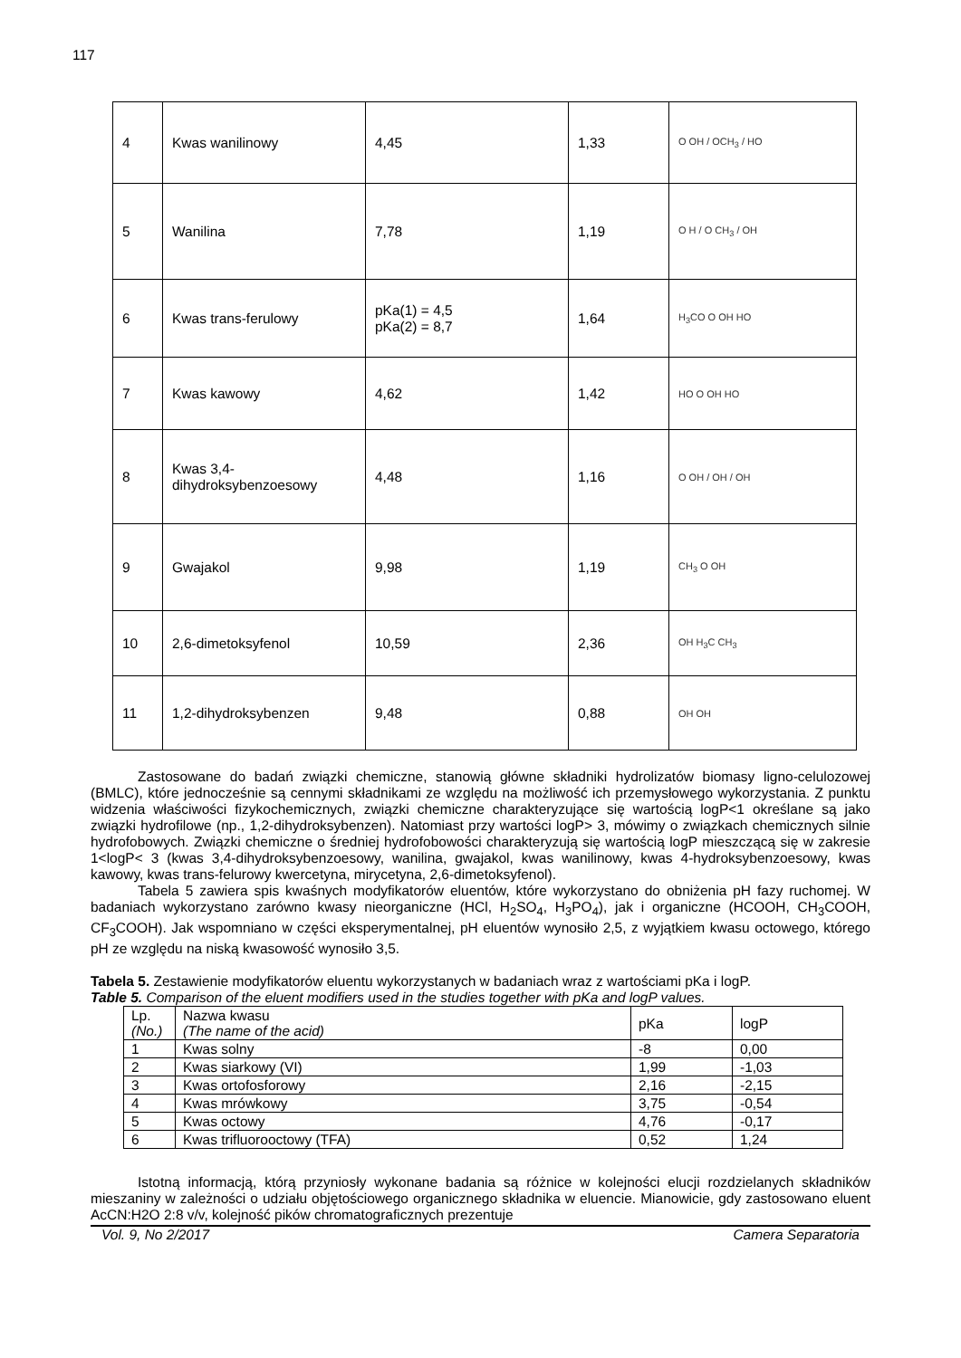117
| 4 | Kwas wanilinowy | 4,45 | 1,33 | O OH / OCH<sub>3</sub> / HO |
| 5 | Wanilina | 7,78 | 1,19 | O H / O CH<sub>3</sub> / OH |
| 6 | Kwas trans-ferulowy | pKa(1) = 4,5 pKa(2) = 8,7 | 1,64 | H<sub>3</sub>CO O OH HO |
| 7 | Kwas kawowy | 4,62 | 1,42 | HO O OH HO |
| 8 | Kwas 3,4-dihydroksybenzoesowy | 4,48 | 1,16 | O OH / OH / OH |
| 9 | Gwajakol | 9,98 | 1,19 | CH<sub>3</sub> O OH |
| 10 | 2,6-dimetoksyfenol | 10,59 | 2,36 | OH H<sub>3</sub>C CH<sub>3</sub> |
| 11 | 1,2-dihydroksybenzen | 9,48 | 0,88 | OH OH |
Zastosowane do badań związki chemiczne, stanowią główne składniki hydrolizatów biomasy ligno-celulozowej (BMLC), które jednocześnie są cennymi składnikami ze względu na możliwość ich przemysłowego wykorzystania. Z punktu widzenia właściwości fizykochemicznych, związki chemiczne charakteryzujące się wartością logP<1 określane są jako związki hydrofilowe (np., 1,2-dihydroksybenzen). Natomiast przy wartości logP> 3, mówimy o związkach chemicznych silnie hydrofobowych. Związki chemiczne o średniej hydrofobowości charakteryzują się wartością logP mieszczącą się w zakresie 1<logP< 3 (kwas 3,4-dihydroksybenzoesowy, wanilina, gwajakol, kwas wanilinowy, kwas 4-hydroksybenzoesowy, kwas kawowy, kwas trans-felurowy kwercetyna, mirycetyna, 2,6-dimetoksyfenol).
Tabela 5 zawiera spis kwaśnych modyfikatorów eluentów, które wykorzystano do obniżenia pH fazy ruchomej. W badaniach wykorzystano zarówno kwasy nieorganiczne (HCl, H<sub>2</sub>SO<sub>4</sub>, H<sub>3</sub>PO<sub>4</sub>), jak i organiczne (HCOOH, CH<sub>3</sub>COOH, CF<sub>3</sub>COOH). Jak wspomniano w części eksperymentalnej, pH eluentów wynosiło 2,5, z wyjątkiem kwasu octowego, którego pH ze względu na niską kwasowość wynosiło 3,5.
Tabela 5. Zestawienie modyfikatorów eluentu wykorzystanych w badaniach wraz z wartościami pKa i logP.
Table 5. Comparison of the eluent modifiers used in the studies together with pKa and logP values.
| Lp. (No.) | Nazwa kwasu (The name of the acid) | pKa | logP |
| --- | --- | --- | --- |
| 1 | Kwas solny | -8 | 0,00 |
| 2 | Kwas siarkowy (VI) | 1,99 | -1,03 |
| 3 | Kwas ortofosforowy | 2,16 | -2,15 |
| 4 | Kwas mrówkowy | 3,75 | -0,54 |
| 5 | Kwas octowy | 4,76 | -0,17 |
| 6 | Kwas trifluorooctowy (TFA) | 0,52 | 1,24 |
Istotną informacją, którą przyniosły wykonane badania są różnice w kolejności elucji rozdzielanych składników mieszaniny w zależności o udziału objętościowego organicznego składnika w eluencie. Mianowicie, gdy zastosowano eluent AcCN:H2O 2:8 v/v, kolejność pików chromatograficznych prezentuje
Vol. 9, No 2/2017 Camera Separatoria